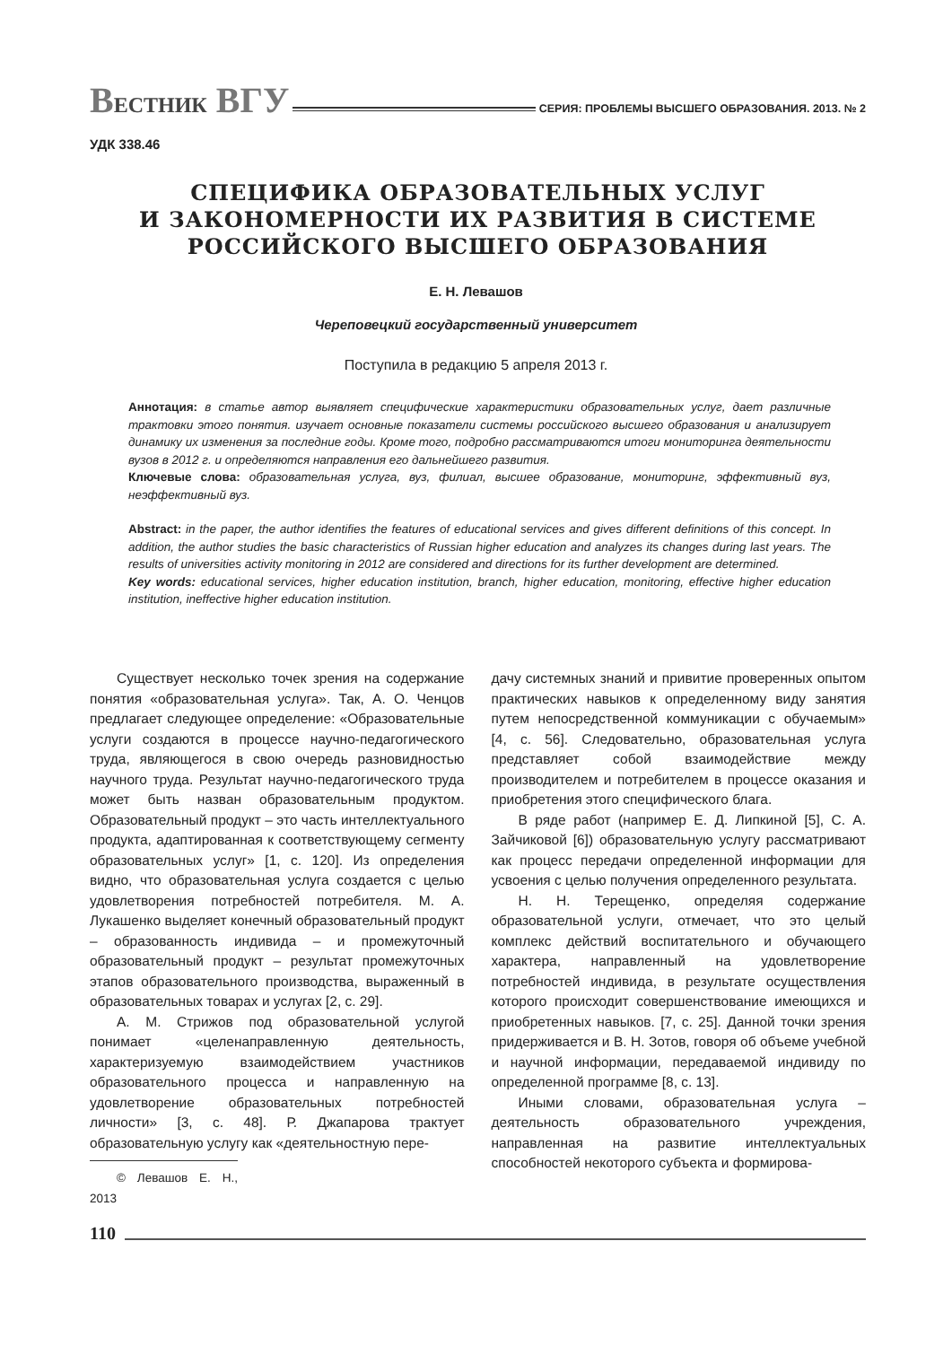ВЕСТНИК ВГУ СЕРИЯ: ПРОБЛЕМЫ ВЫСШЕГО ОБРАЗОВАНИЯ. 2013. № 2
УДК 338.46
СПЕЦИФИКА ОБРАЗОВАТЕЛЬНЫХ УСЛУГ
И ЗАКОНОМЕРНОСТИ ИХ РАЗВИТИЯ В СИСТЕМЕ
РОССИЙСКОГО ВЫСШЕГО ОБРАЗОВАНИЯ
Е. Н. Левашов
Череповецкий государственный университет
Поступила в редакцию 5 апреля 2013 г.
Аннотация: в статье автор выявляет специфические характеристики образовательных услуг, дает различные трактовки этого понятия. изучает основные показатели системы российского высшего образования и анализирует динамику их изменения за последние годы. Кроме того, подробно рассматриваются итоги мониторинга деятельности вузов в 2012 г. и определяются направления его дальнейшего развития.
Ключевые слова: образовательная услуга, вуз, филиал, высшее образование, мониторинг, эффективный вуз, неэффективный вуз.
Abstract: in the paper, the author identifies the features of educational services and gives different definitions of this concept. In addition, the author studies the basic characteristics of Russian higher education and analyzes its changes during last years. The results of universities activity monitoring in 2012 are considered and directions for its further development are determined.
Key words: educational services, higher education institution, branch, higher education, monitoring, effective higher education institution, ineffective higher education institution.
Существует несколько точек зрения на содержание понятия «образовательная услуга». Так, А. О. Ченцов предлагает следующее определение: «Образовательные услуги создаются в процессе научно-педагогического труда, являющегося в свою очередь разновидностью научного труда. Результат научно-педагогического труда может быть назван образовательным продуктом. Образовательный продукт – это часть интеллектуального продукта, адаптированная к соответствующему сегменту образовательных услуг» [1, с. 120]. Из определения видно, что образовательная услуга создается с целью удовлетворения потребностей потребителя. М. А. Лукашенко выделяет конечный образовательный продукт – образованность индивида – и промежуточный образовательный продукт – результат промежуточных этапов образовательного производства, выраженный в образовательных товарах и услугах [2, с. 29].
А. М. Стрижов под образовательной услугой понимает «целенаправленную деятельность, характеризуемую взаимодействием участников образовательного процесса и направленную на удовлетворение образовательных потребностей личности» [3, с. 48]. Р. Джапарова трактует образовательную услугу как «деятельностную пере-
© Левашов Е. Н., 2013
дачу системных знаний и привитие проверенных опытом практических навыков к определенному виду занятия путем непосредственной коммуникации с обучаемым» [4, с. 56]. Следовательно, образовательная услуга представляет собой взаимодействие между производителем и потребителем в процессе оказания и приобретения этого специфического блага.
В ряде работ (например Е. Д. Липкиной [5], С. А. Зайчиковой [6]) образовательную услугу рассматривают как процесс передачи определенной информации для усвоения с целью получения определенного результата.
Н. Н. Терещенко, определяя содержание образовательной услуги, отмечает, что это целый комплекс действий воспитательного и обучающего характера, направленный на удовлетворение потребностей индивида, в результате осуществления которого происходит совершенствование имеющихся и приобретенных навыков. [7, с. 25]. Данной точки зрения придерживается и В. Н. Зотов, говоря об объеме учебной и научной информации, передаваемой индивиду по определенной программе [8, с. 13].
Иными словами, образовательная услуга – деятельность образовательного учреждения, направленная на развитие интеллектуальных способностей некоторого субъекта и формирова-
110